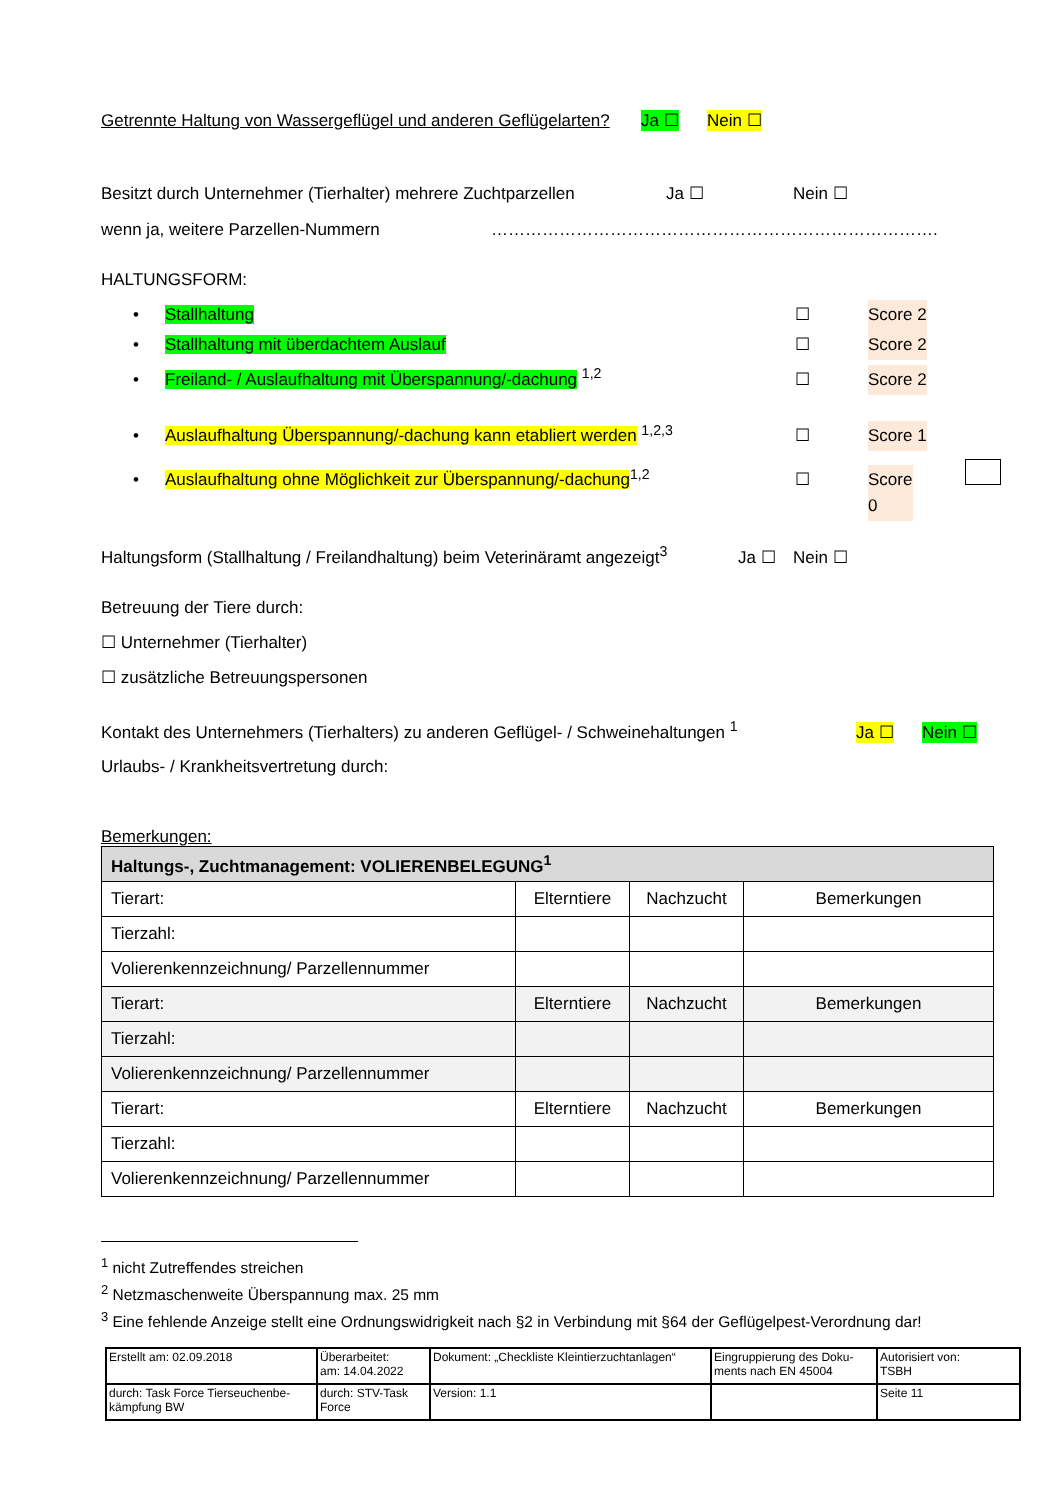Getrennte Haltung von Wassergeflügel und anderen Geflügelarten? Ja ☐ Nein ☐
Besitzt durch Unternehmer (Tierhalter) mehrere Zuchtparzellen Ja ☐ Nein ☐
wenn ja, weitere Parzellen-Nummern …………………………………………………………………….
HALTUNGSFORM:
• Stallhaltung ☐ Score 2
• Stallhaltung mit überdachtem Auslauf ☐ Score 2
• Freiland- / Auslaufhaltung mit Überspannung/-dachung <sup>1,2</sup> ☐ Score 2
• Auslaufhaltung Überspannung/-dachung kann etabliert werden <sup>1,2,3</sup> ☐ Score 1
• Auslaufhaltung ohne Möglichkeit zur Überspannung/-dachung<sup>1,2</sup> ☐ Score 0
Haltungsform (Stallhaltung / Freilandhaltung) beim Veterinäramt angezeigt<sup>3</sup> Ja ☐ Nein ☐
Betreuung der Tiere durch:
☐ Unternehmer (Tierhalter)
☐ zusätzliche Betreuungspersonen
Kontakt des Unternehmers (Tierhalters) zu anderen Geflügel- / Schweinehaltungen <sup>1</sup> Ja ☐ Nein ☐
Urlaubs- / Krankheitsvertretung durch:
Bemerkungen:
| Haltungs-, Zuchtmanagement: VOLIERENBELEGUNG<sup>1</sup> | | | |
| Tierart: | Elterntiere | Nachzucht | Bemerkungen |
| Tierzahl: | | | |
| Volierenkennzeichnung/ Parzellennummer | | | |
| Tierart: | Elterntiere | Nachzucht | Bemerkungen |
| Tierzahl: | | | |
| Volierenkennzeichnung/ Parzellennummer | | | |
| Tierart: | Elterntiere | Nachzucht | Bemerkungen |
| Tierzahl: | | | |
| Volierenkennzeichnung/ Parzellennummer | | | |
<sup>1</sup> nicht Zutreffendes streichen
<sup>2</sup> Netzmaschenweite Überspannung max. 25 mm
<sup>3</sup> Eine fehlende Anzeige stellt eine Ordnungswidrigkeit nach §2 in Verbindung mit §64 der Geflügelpest-Verordnung dar!
| Erstellt am: 02.09.2018 | Überarbeitet: am: 14.04.2022 | Dokument: „Checkliste Kleintierzuchtanlagen“ | Eingruppierung des Doku-ments nach EN 45004 | Autorisiert von: TSBH |
| durch: Task Force Tierseuchenbe-kämpfung BW | durch: STV-Task Force | Version: 1.1 | | Seite 11 |